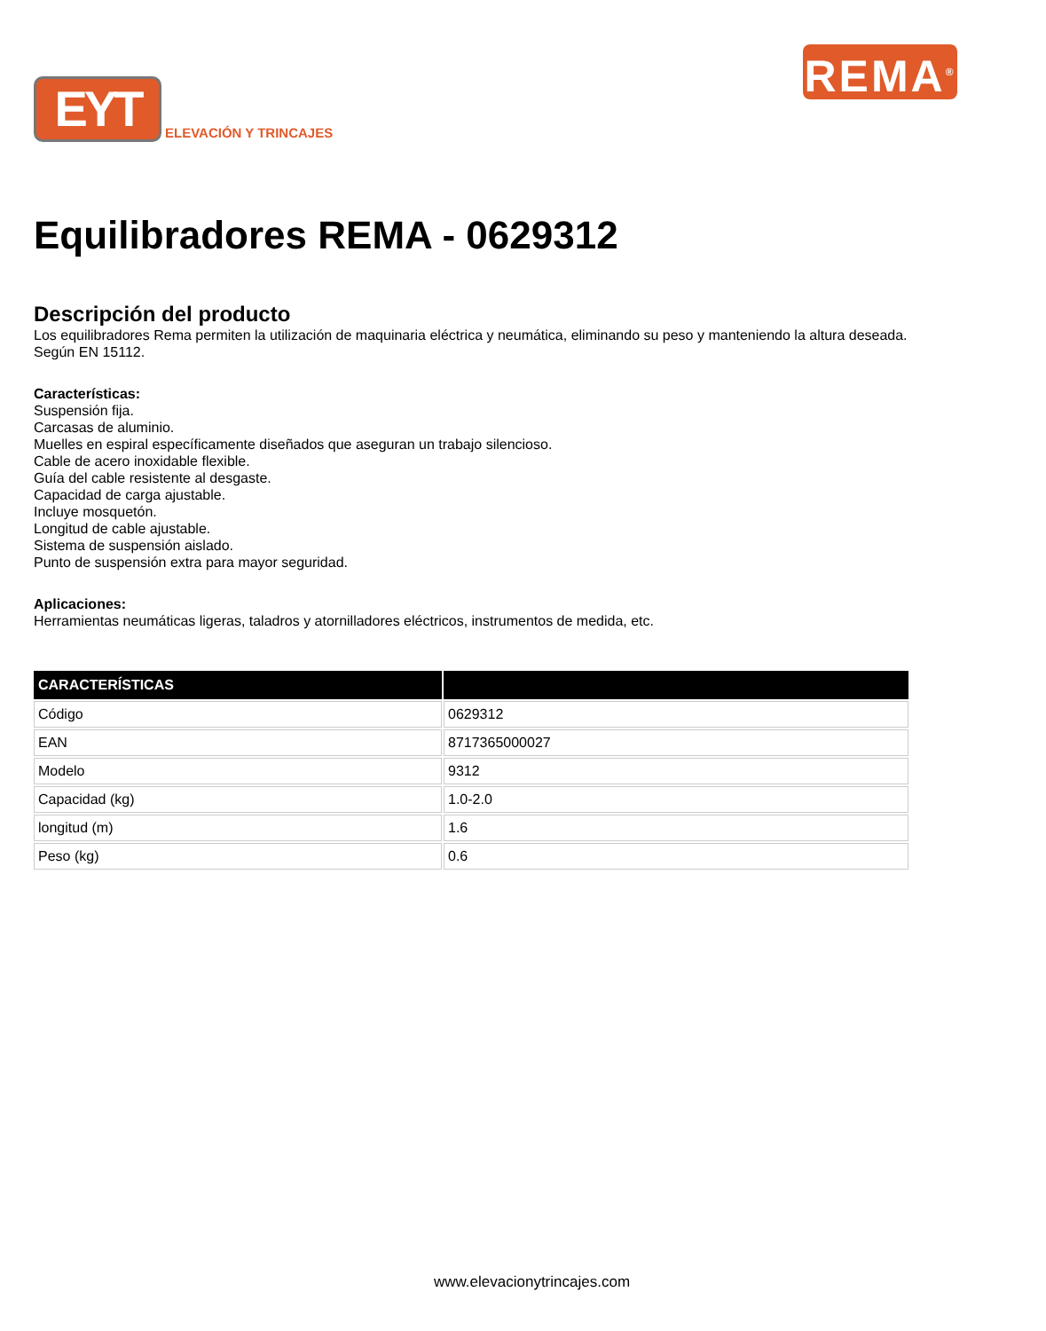EYT
ELEVACIÓN Y TRINCAJES
REMA<sup>®</sup>
Equilibradores REMA - 0629312
Descripción del producto
Los equilibradores Rema permiten la utilización de maquinaria eléctrica y neumática, eliminando su peso y manteniendo la altura deseada.
Según EN 15112.
Características:
Suspensión fija.
Carcasas de aluminio.
Muelles en espiral específicamente diseñados que aseguran un trabajo silencioso.
Cable de acero inoxidable flexible.
Guía del cable resistente al desgaste.
Capacidad de carga ajustable.
Incluye mosquetón.
Longitud de cable ajustable.
Sistema de suspensión aislado.
Punto de suspensión extra para mayor seguridad.
Aplicaciones:
Herramientas neumáticas ligeras, taladros y atornilladores eléctricos, instrumentos de medida, etc.
| CARACTERÍSTICAS | |
| --- | --- |
| Código | 0629312 |
| EAN | 8717365000027 |
| Modelo | 9312 |
| Capacidad (kg) | 1.0-2.0 |
| longitud (m) | 1.6 |
| Peso (kg) | 0.6 |
www.elevacionytrincajes.com